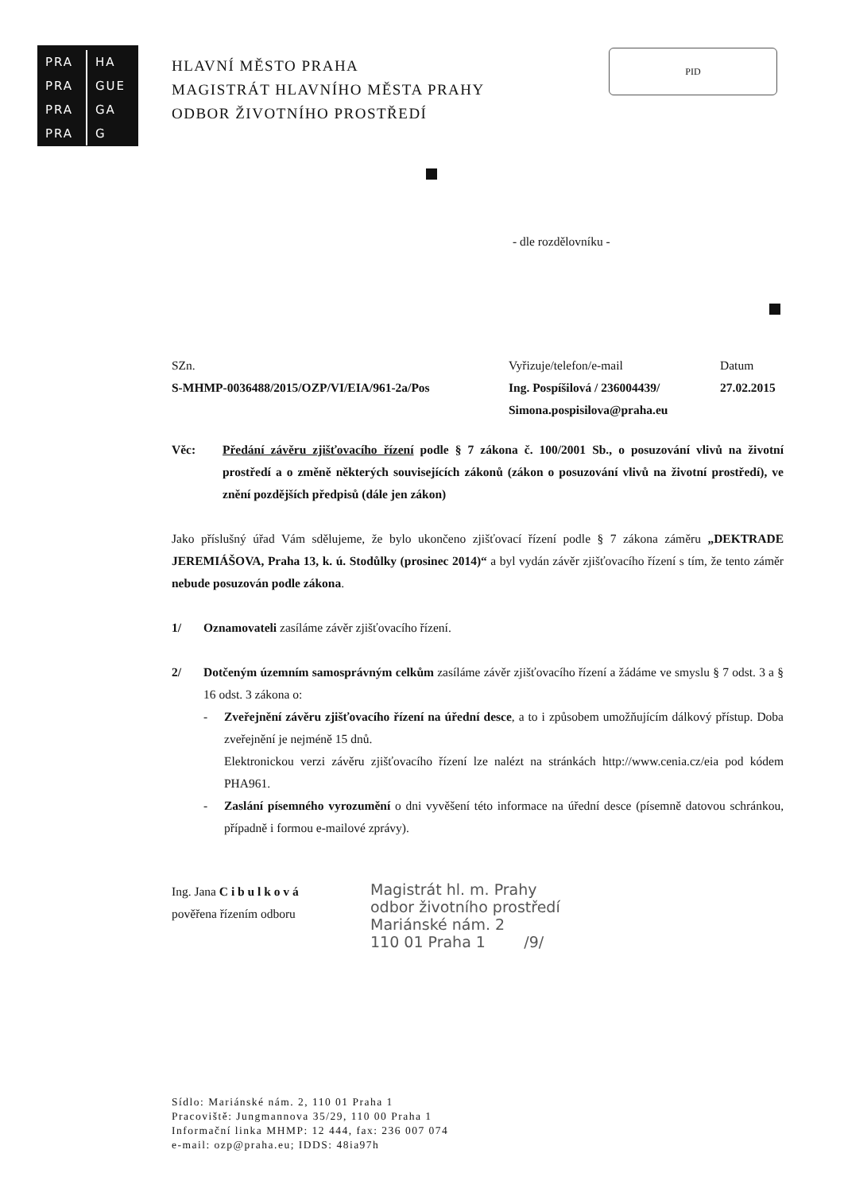PRA HA
PRA GUE
PRA GA
PRA G
HLAVNÍ MĚSTO PRAHA
MAGISTRÁT HLAVNÍHO MĚSTA PRAHY
ODBOR ŽIVOTNÍHO PROSTŘEDÍ
PID
- dle rozdělovníku -
SZn.
S-MHMP-0036488/2015/OZP/VI/EIA/961-2a/Pos
Vyřizuje/telefon/e-mail
Ing. Pospíšilová / 236004439/
Simona.pospisilova@praha.eu
Datum
27.02.2015
Věc: Předání závěru zjišťovacího řízení podle § 7 zákona č. 100/2001 Sb., o posuzování vlivů na životní prostředí a o změně některých souvisejících zákonů (zákon o posuzování vlivů na životní prostředí), ve znění pozdějších předpisů (dále jen zákon)
Jako příslušný úřad Vám sdělujeme, že bylo ukončeno zjišťovací řízení podle § 7 zákona záměru „DEKTRADE JEREMIÁŠOVA, Praha 13, k. ú. Stodůlky (prosinec 2014)“ a byl vydán závěr zjišťovacího řízení s tím, že tento záměr nebude posuzován podle zákona.
1/ Oznamovateli zasíláme závěr zjišťovacího řízení.
2/ Dotčeným územním samosprávným celkům zasíláme závěr zjišťovacího řízení a žádáme ve smyslu § 7 odst. 3 a § 16 odst. 3 zákona o:
- Zveřejnění závěru zjišťovacího řízení na úřední desce, a to i způsobem umožňujícím dálkový přístup. Doba zveřejnění je nejméně 15 dnů.
Elektronickou verzi závěru zjišťovacího řízení lze nalézt na stránkách http://www.cenia.cz/eia pod kódem PHA961.
- Zaslání písemného vyrozumění o dni vyvěšení této informace na úřední desce (písemně datovou schránkou, případně i formou e-mailové zprávy).
Ing. Jana C i b u l k o v á
pověřena řízením odboru
Magistrát hl. m. Prahy
odbor životního prostředí
Mariánské nám. 2
110 01 Praha 1 /9/
Sídlo: Mariánské nám. 2, 110 01 Praha 1
Pracoviště: Jungmannova 35/29, 110 00 Praha 1
Informační linka MHMP: 12 444, fax: 236 007 074
e-mail: ozp@praha.eu; IDDS: 48ia97h